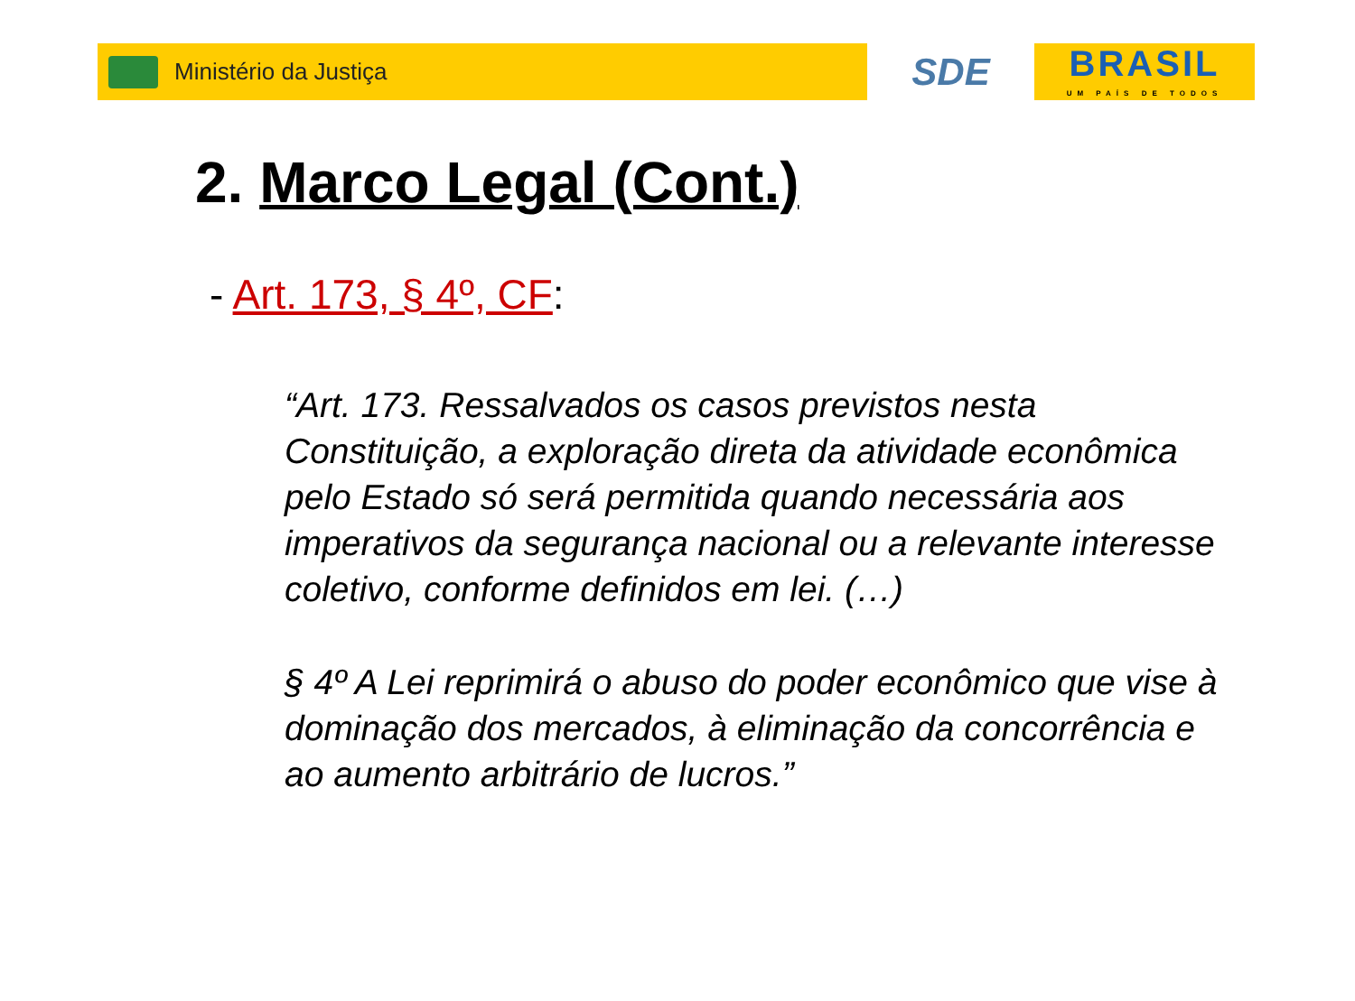Ministério da Justiça
SDE
BRASIL
UM PAÍS DE TODOS
2. Marco Legal (Cont.)
- Art. 173, § 4º, CF:
“Art. 173. Ressalvados os casos previstos nesta Constituição, a exploração direta da atividade econômica pelo Estado só será permitida quando necessária aos imperativos da segurança nacional ou a relevante interesse coletivo, conforme definidos em lei. (…)
§ 4º A Lei reprimirá o abuso do poder econômico que vise à dominação dos mercados, à eliminação da concorrência e ao aumento arbitrário de lucros.”